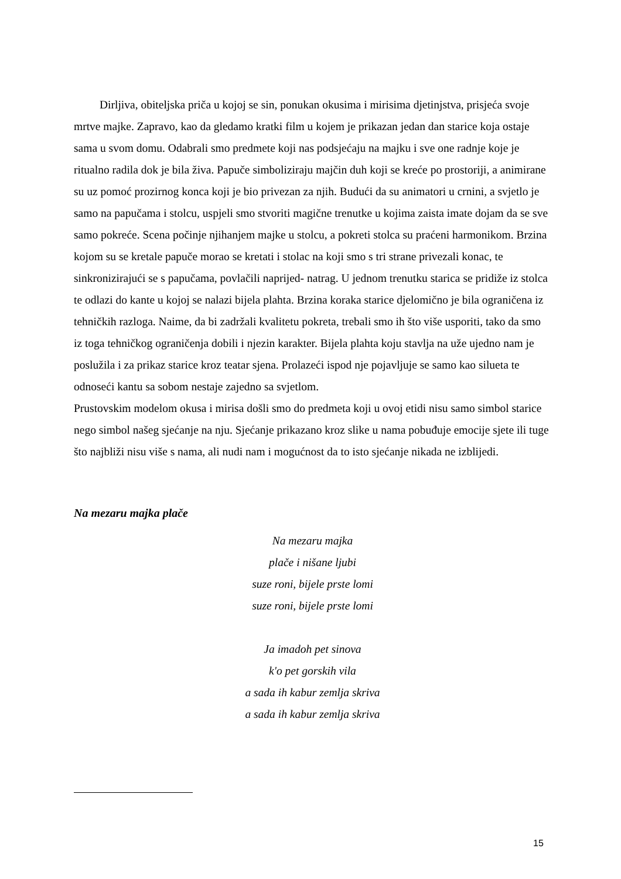Dirljiva, obiteljska priča u kojoj se sin, ponukan okusima i mirisima djetinjstva, prisjeća svoje mrtve majke. Zapravo, kao da gledamo kratki film u kojem je prikazan jedan dan starice koja ostaje sama u svom domu. Odabrali smo predmete koji nas podsjećaju na majku i sve one radnje koje je ritualno radila dok je bila živa. Papuče simboliziraju majčin duh koji se kreće po prostoriji, a animirane su uz pomoć prozirnog konca koji je bio privezan za njih. Budući da su animatori u crnini, a svjetlo je samo na papučama i stolcu, uspjeli smo stvoriti magične trenutke u kojima zaista imate dojam da se sve samo pokreće. Scena počinje njihanjem majke u stolcu, a pokreti stolca su praćeni harmonikom. Brzina kojom su se kretale papuče morao se kretati i stolac na koji smo s tri strane privezali konac, te sinkronizirajući se s papučama, povlačili naprijed- natrag. U jednom trenutku starica se pridiže iz stolca te odlazi do kante u kojoj se nalazi bijela plahta. Brzina koraka starice djelomično je bila ograničena iz tehničkih razloga. Naime, da bi zadržali kvalitetu pokreta, trebali smo ih što više usporiti, tako da smo iz toga tehničkog ograničenja dobili i njezin karakter. Bijela plahta koju stavlja na uže ujedno nam je poslužila i za prikaz starice kroz teatar sjena. Prolazeći ispod nje pojavljuje se samo kao silueta te odnoseći kantu sa sobom nestaje zajedno sa svjetlom.
Prustovskim modelom okusa i mirisa došli smo do predmeta koji u ovoj etidi nisu samo simbol starice nego simbol našeg sjećanje na nju. Sjećanje prikazano kroz slike u nama pobuđuje emocije sjete ili tuge što najbliži nisu više s nama, ali nudi nam i mogućnost da to isto sjećanje nikada ne izblijedi.
Na mezaru majka plače
Na mezaru majka
plače i nišane ljubi
suze roni, bijele prste lomi
suze roni, bijele prste lomi
Ja imadoh pet sinova
k'o pet gorskih vila
a sada ih kabur zemlja skriva
a sada ih kabur zemlja skriva
15